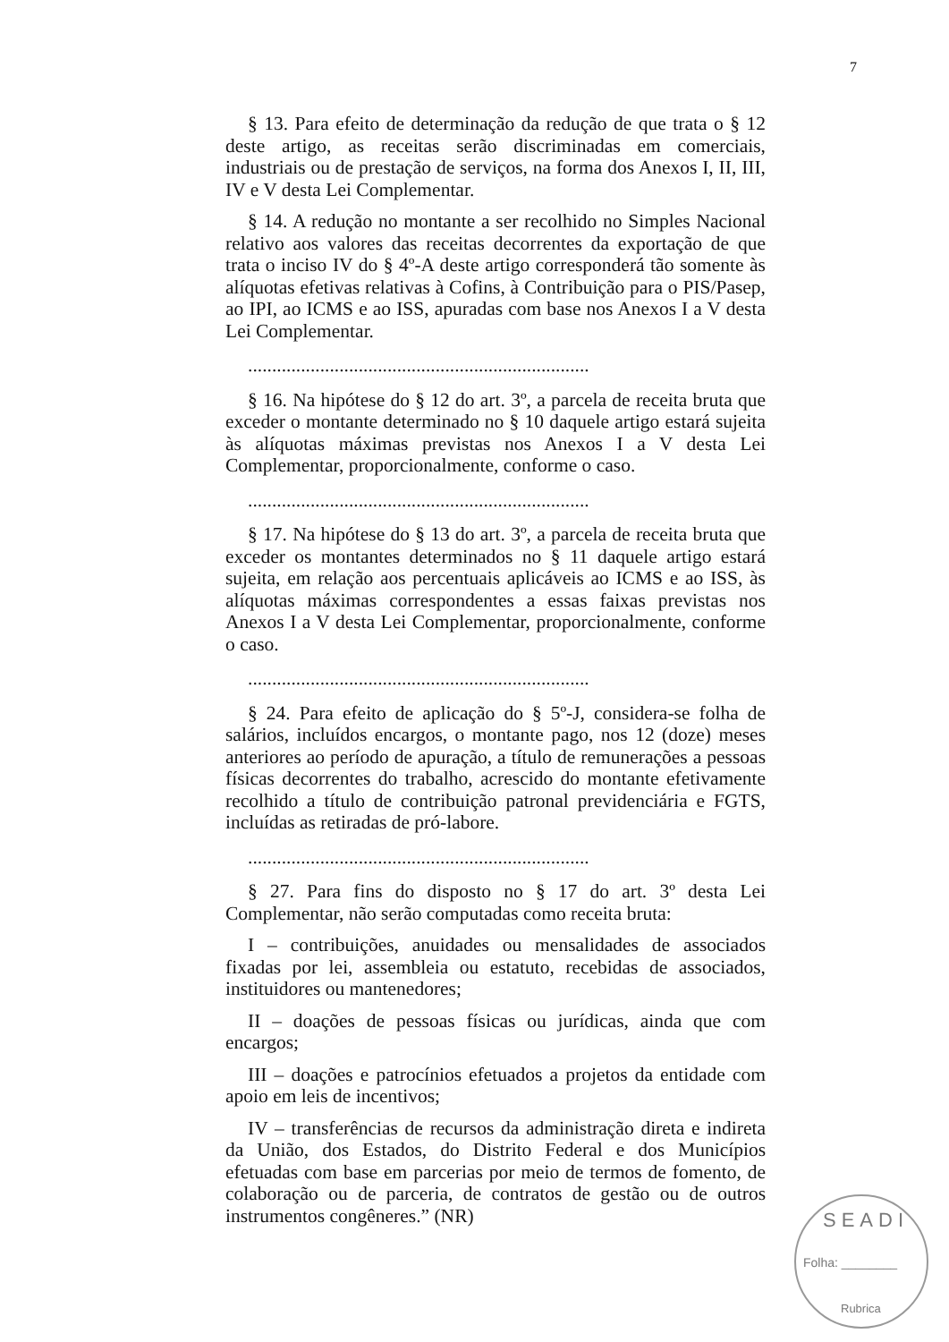7
§ 13. Para efeito de determinação da redução de que trata o § 12 deste artigo, as receitas serão discriminadas em comerciais, industriais ou de prestação de serviços, na forma dos Anexos I, II, III, IV e V desta Lei Complementar.
§ 14. A redução no montante a ser recolhido no Simples Nacional relativo aos valores das receitas decorrentes da exportação de que trata o inciso IV do § 4º-A deste artigo corresponderá tão somente às alíquotas efetivas relativas à Cofins, à Contribuição para o PIS/Pasep, ao IPI, ao ICMS e ao ISS, apuradas com base nos Anexos I a V desta Lei Complementar.
.......................................................................
§ 16. Na hipótese do § 12 do art. 3º, a parcela de receita bruta que exceder o montante determinado no § 10 daquele artigo estará sujeita às alíquotas máximas previstas nos Anexos I a V desta Lei Complementar, proporcionalmente, conforme o caso.
.......................................................................
§ 17. Na hipótese do § 13 do art. 3º, a parcela de receita bruta que exceder os montantes determinados no § 11 daquele artigo estará sujeita, em relação aos percentuais aplicáveis ao ICMS e ao ISS, às alíquotas máximas correspondentes a essas faixas previstas nos Anexos I a V desta Lei Complementar, proporcionalmente, conforme o caso.
.......................................................................
§ 24. Para efeito de aplicação do § 5º-J, considera-se folha de salários, incluídos encargos, o montante pago, nos 12 (doze) meses anteriores ao período de apuração, a título de remunerações a pessoas físicas decorrentes do trabalho, acrescido do montante efetivamente recolhido a título de contribuição patronal previdenciária e FGTS, incluídas as retiradas de pró-labore.
.......................................................................
§ 27. Para fins do disposto no § 17 do art. 3º desta Lei Complementar, não serão computadas como receita bruta:
I – contribuições, anuidades ou mensalidades de associados fixadas por lei, assembleia ou estatuto, recebidas de associados, instituidores ou mantenedores;
II – doações de pessoas físicas ou jurídicas, ainda que com encargos;
III – doações e patrocínios efetuados a projetos da entidade com apoio em leis de incentivos;
IV – transferências de recursos da administração direta e indireta da União, dos Estados, do Distrito Federal e dos Municípios efetuadas com base em parcerias por meio de termos de fomento, de colaboração ou de parceria, de contratos de gestão ou de outros instrumentos congêneres.” (NR)
SEADI
Folha: ________
Rubrica